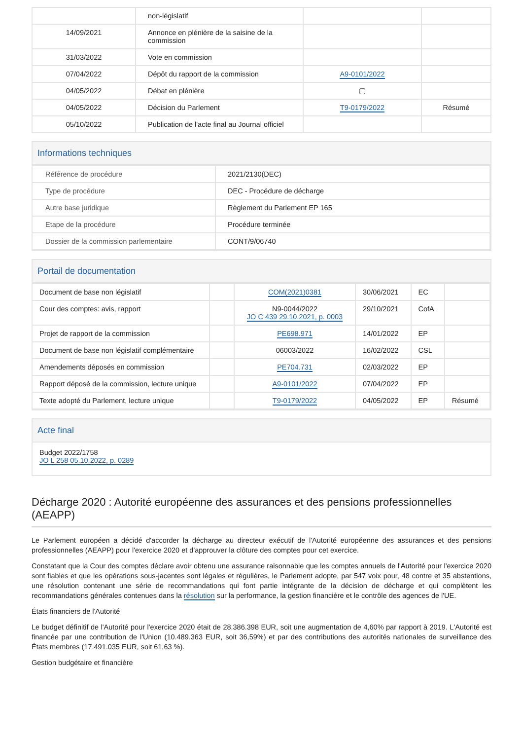| | non-législatif | | |
| 14/09/2021 | Annonce en plénière de la saisine de la commission | | |
| 31/03/2022 | Vote en commission | | |
| 07/04/2022 | Dépôt du rapport de la commission | A9-0101/2022 | |
| 04/05/2022 | Débat en plénière | ▢ | |
| 04/05/2022 | Décision du Parlement | T9-0179/2022 | Résumé |
| 05/10/2022 | Publication de l'acte final au Journal officiel | | |
Informations techniques
| Référence de procédure | 2021/2130(DEC) |
| Type de procédure | DEC - Procédure de décharge |
| Autre base juridique | Règlement du Parlement EP 165 |
| Etape de la procédure | Procédure terminée |
| Dossier de la commission parlementaire | CONT/9/06740 |
Portail de documentation
| Document de base non législatif | | COM(2021)0381 | 30/06/2021 | EC | |
| Cour des comptes: avis, rapport | | N9-0044/2022 JO C 439 29.10.2021, p. 0003 | 29/10/2021 | CofA | |
| Projet de rapport de la commission | | PE698.971 | 14/01/2022 | EP | |
| Document de base non législatif complémentaire | | 06003/2022 | 16/02/2022 | CSL | |
| Amendements déposés en commission | | PE704.731 | 02/03/2022 | EP | |
| Rapport déposé de la commission, lecture unique | | A9-0101/2022 | 07/04/2022 | EP | |
| Texte adopté du Parlement, lecture unique | | T9-0179/2022 | 04/05/2022 | EP | Résumé |
Acte final
Budget 2022/1758
JO L 258 05.10.2022, p. 0289
Décharge 2020 : Autorité européenne des assurances et des pensions professionnelles (AEAPP)
Le Parlement européen a décidé d'accorder la décharge au directeur exécutif de l'Autorité européenne des assurances et des pensions professionnelles (AEAPP) pour l'exercice 2020 et d'approuver la clôture des comptes pour cet exercice.
Constatant que la Cour des comptes déclare avoir obtenu une assurance raisonnable que les comptes annuels de l'Autorité pour l'exercice 2020 sont fiables et que les opérations sous-jacentes sont légales et régulières, le Parlement adopte, par 547 voix pour, 48 contre et 35 abstentions, une résolution contenant une série de recommandations qui font partie intégrante de la décision de décharge et qui complètent les recommandations générales contenues dans la résolution sur la performance, la gestion financière et le contrôle des agences de l'UE.
États financiers de l'Autorité
Le budget définitif de l'Autorité pour l'exercice 2020 était de 28.386.398 EUR, soit une augmentation de 4,60% par rapport à 2019. L'Autorité est financée par une contribution de l'Union (10.489.363 EUR, soit 36,59%) et par des contributions des autorités nationales de surveillance des États membres (17.491.035 EUR, soit 61,63 %).
Gestion budgétaire et financière